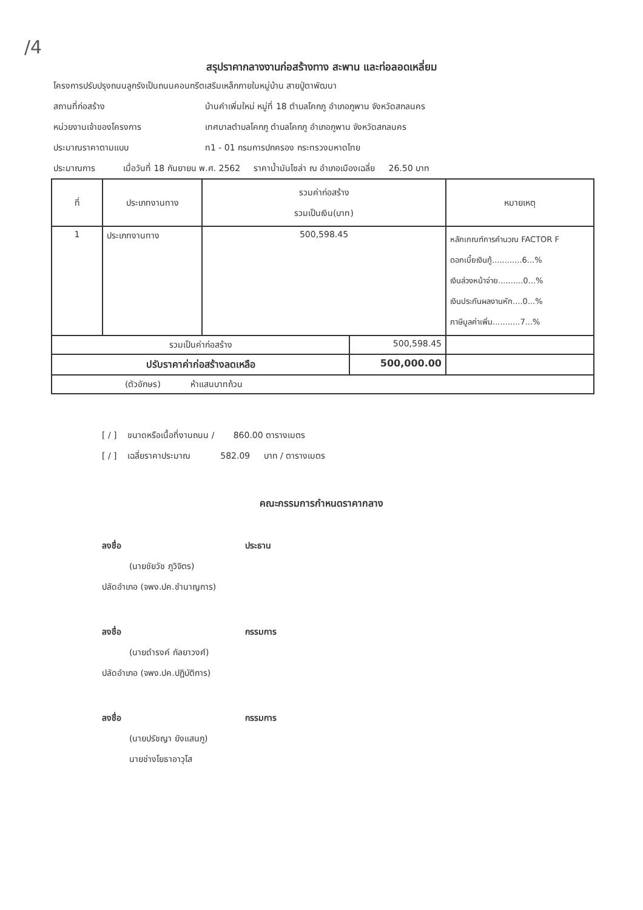/4
สรุปราคากลางงานก่อสร้างทาง สะพาน และท่อลอดเหลี่ยม
โครงการปรับปรุงถนนลูกรังเป็นถนนคอนกรีตเสริมเหล็กภายในหมู่บ้าน สายปู่ตาพัฒนา
สถานที่ก่อสร้าง บ้านคำเพิ่มใหม่ หมู่ที่ 18 ตำบลโคกภู อำเภอภูพาน จังหวัดสกลนคร
หน่วยงานเจ้าของโครงการ เทศบาลตำบลโคกภู ตำบลโคกภู อำเภอภูพาน จังหวัดสกลนคร
ประมาณราคาตามแบบ ท1 - 01 กรมการปกครอง กระทรวงมหาดไทย
ประมาณการ เมื่อวันที่ 18 กันยายน พ.ศ. 2562 ราคาน้ำมันโซล่า ณ อำเภอเมืองเฉลี่ย 26.50 บาท
| ที่ | ประเภทงานทาง | รวมค่าก่อสร้าง รวมเป็นเงิน(บาท) | | หมายเหตุ |
| --- | --- | --- | --- | --- |
| 1 | ประเภทงานทาง | 500,598.45 | | หลักเกณฑ์การคำนวณ FACTOR F ดอกเบี้ยเงินกู้............6...% เงินล่วงหน้าจ่าย..........0...% เงินประกันผลงานหัก....0...% ภาษีมูลค่าเพิ่ม...........7...% |
| รวมเป็นค่าก่อสร้าง | | | 500,598.45 | |
| ปรับราคาค่าก่อสร้างลดเหลือ | | | 500,000.00 | |
| (ตัวอักษร) ห้าแสนบาทถ้วน | | | | |
[ / ] ขนาดหรือเนื้อที่งานถนน / 860.00 ตารางเมตร
[ / ] เฉลี่ยราคาประมาณ 582.09 บาท / ตารางเมตร
คณะกรรมการกำหนดราคากลาง
ลงชื่อ ประธาน
(นายชัยวัช ภูวิจิตร)
ปลัดอำเภอ (จพง.ปค.ชำนาญการ)
ลงชื่อ กรรมการ
(นายดำรงค์ กัลยาวงศ์)
ปลัดอำเภอ (จพง.ปค.ปฏิบัติการ)
ลงชื่อ กรรมการ
(นายปรัชญา ยังแสนภู)
นายช่างโยธาอาวุโส